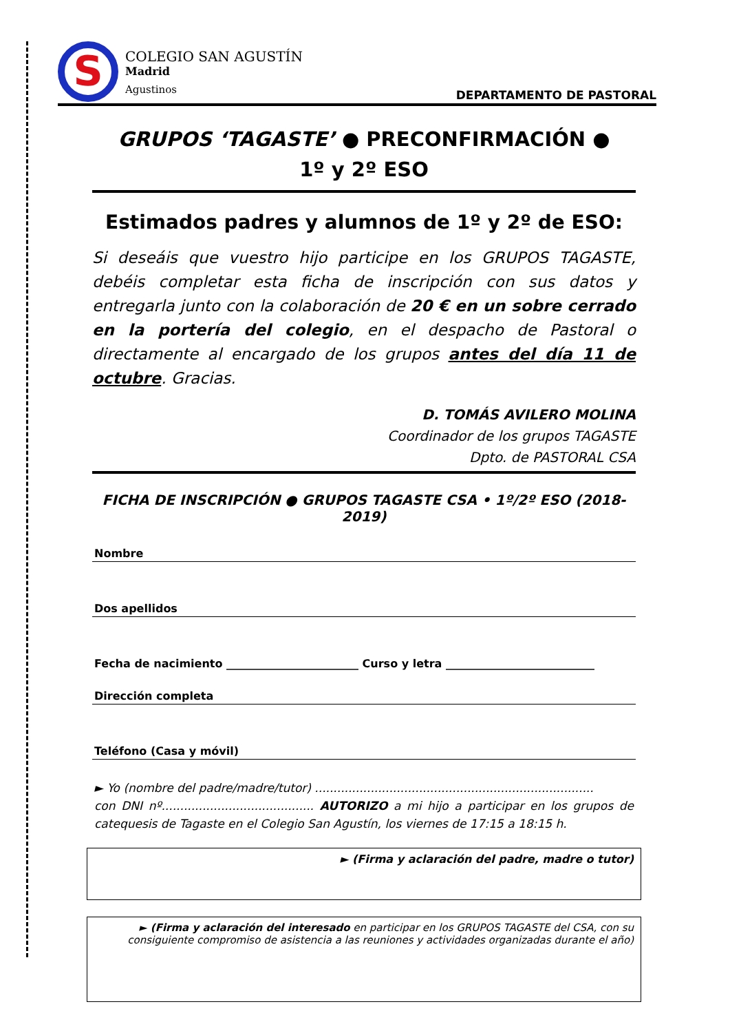S
COLEGIO SAN AGUSTÍN
Madrid
Agustinos
DEPARTAMENTO DE PASTORAL
GRUPOS ‘TAGASTE’ ● PRECONFIRMACIÓN ●
1º y 2º ESO
Estimados padres y alumnos de 1º y 2º de ESO:
Si deseáis que vuestro hijo participe en los GRUPOS TAGASTE, debéis completar esta ficha de inscripción con sus datos y entregarla junto con la colaboración de 20 € en un sobre cerrado en la portería del colegio, en el despacho de Pastoral o directamente al encargado de los grupos antes del día 11 de octubre. Gracias.
D. TOMÁS AVILERO MOLINA
Coordinador de los grupos TAGASTE
Dpto. de PASTORAL CSA
FICHA DE INSCRIPCIÓN ● GRUPOS TAGASTE CSA • 1º/2º ESO (2018-2019)
Nombre
Dos apellidos
Fecha de nacimiento ________________________ Curso y letra ___________________________
Dirección completa
Teléfono (Casa y móvil)
► Yo (nombre del padre/madre/tutor) ...........................................................................
con DNI nº......................................... AUTORIZO a mi hijo a participar en los grupos de catequesis de Tagaste en el Colegio San Agustín, los viernes de 17:15 a 18:15 h.
► (Firma y aclaración del padre, madre o tutor)
► (Firma y aclaración del interesado en participar en los GRUPOS TAGASTE del CSA, con su consiguiente compromiso de asistencia a las reuniones y actividades organizadas durante el año)